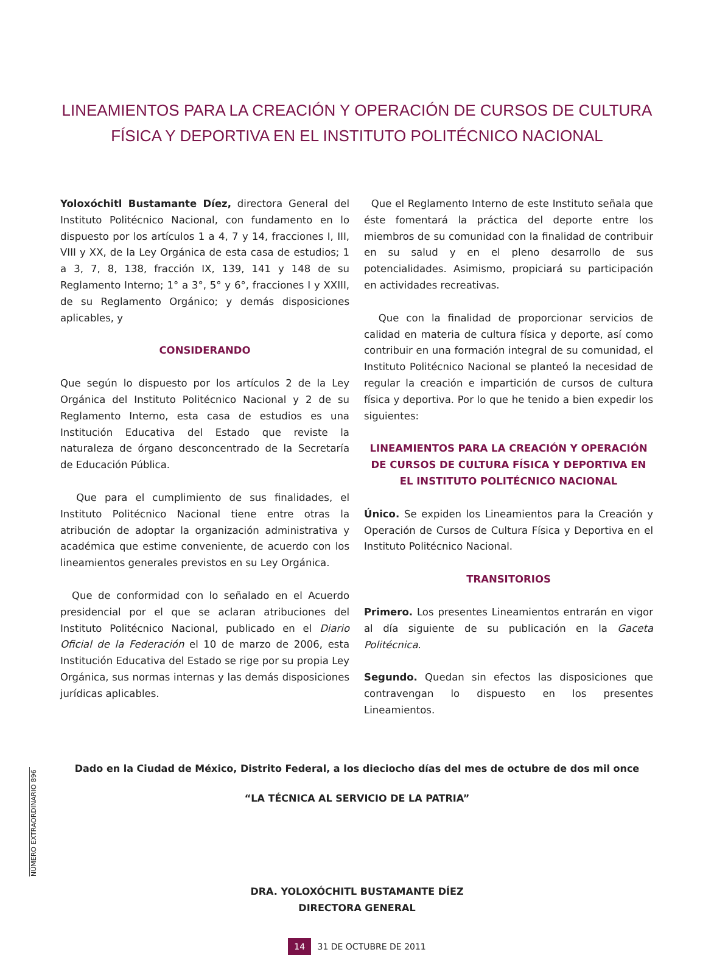LINEAMIENTOS PARA LA CREACIÓN Y OPERACIÓN DE CURSOS DE CULTURA FÍSICA Y DEPORTIVA EN EL INSTITUTO POLITÉCNICO NACIONAL
Yoloxóchitl Bustamante Díez, directora General del Instituto Politécnico Nacional, con fundamento en lo dispuesto por los artículos 1 a 4, 7 y 14, fracciones I, III, VIII y XX, de la Ley Orgánica de esta casa de estudios; 1 a 3, 7, 8, 138, fracción IX, 139, 141 y 148 de su Reglamento Interno; 1° a 3°, 5° y 6°, fracciones I y XXIII, de su Reglamento Orgánico; y demás disposiciones aplicables, y
CONSIDERANDO
Que según lo dispuesto por los artículos 2 de la Ley Orgánica del Instituto Politécnico Nacional y 2 de su Reglamento Interno, esta casa de estudios es una Institución Educativa del Estado que reviste la naturaleza de órgano desconcentrado de la Secretaría de Educación Pública.
Que para el cumplimiento de sus finalidades, el Instituto Politécnico Nacional tiene entre otras la atribución de adoptar la organización administrativa y académica que estime conveniente, de acuerdo con los lineamientos generales previstos en su Ley Orgánica.
Que de conformidad con lo señalado en el Acuerdo presidencial por el que se aclaran atribuciones del Instituto Politécnico Nacional, publicado en el Diario Oficial de la Federación el 10 de marzo de 2006, esta Institución Educativa del Estado se rige por su propia Ley Orgánica, sus normas internas y las demás disposiciones jurídicas aplicables.
Que el Reglamento Interno de este Instituto señala que éste fomentará la práctica del deporte entre los miembros de su comunidad con la finalidad de contribuir en su salud y en el pleno desarrollo de sus potencialidades. Asimismo, propiciará su participación en actividades recreativas.
Que con la finalidad de proporcionar servicios de calidad en materia de cultura física y deporte, así como contribuir en una formación integral de su comunidad, el Instituto Politécnico Nacional se planteó la necesidad de regular la creación e impartición de cursos de cultura física y deportiva. Por lo que he tenido a bien expedir los siguientes:
LINEAMIENTOS PARA LA CREACIÓN Y OPERACIÓN DE CURSOS DE CULTURA FÍSICA Y DEPORTIVA EN EL INSTITUTO POLITÉCNICO NACIONAL
Único. Se expiden los Lineamientos para la Creación y Operación de Cursos de Cultura Física y Deportiva en el Instituto Politécnico Nacional.
TRANSITORIOS
Primero. Los presentes Lineamientos entrarán en vigor al día siguiente de su publicación en la Gaceta Politécnica.
Segundo. Quedan sin efectos las disposiciones que contravengan lo dispuesto en los presentes Lineamientos.
Dado en la Ciudad de México, Distrito Federal, a los dieciocho días del mes de octubre de dos mil once
“LA TÉCNICA AL SERVICIO DE LA PATRIA”
DRA. YOLOXÓCHITL BUSTAMANTE DÍEZ
DIRECTORA GENERAL
14 31 DE OCTUBRE DE 2011
NÚMERO EXTRAORDINARIO 896